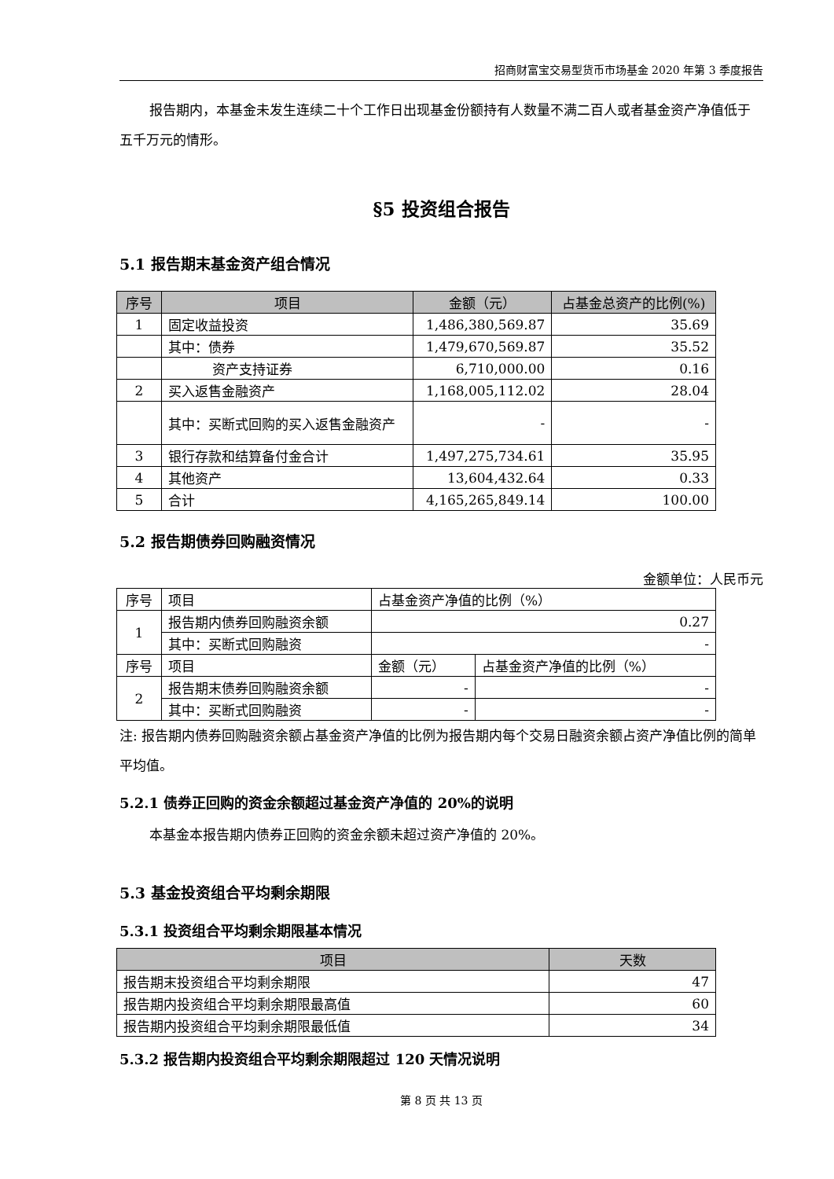招商财富宝交易型货币市场基金 2020 年第 3 季度报告
报告期内，本基金未发生连续二十个工作日出现基金份额持有人数量不满二百人或者基金资产净值低于五千万元的情形。
§5 投资组合报告
5.1 报告期末基金资产组合情况
| 序号 | 项目 | 金额（元） | 占基金总资产的比例(%) |
| --- | --- | --- | --- |
| 1 | 固定收益投资 | 1,486,380,569.87 | 35.69 |
| | 其中：债券 | 1,479,670,569.87 | 35.52 |
| | 资产支持证券 | 6,710,000.00 | 0.16 |
| 2 | 买入返售金融资产 | 1,168,005,112.02 | 28.04 |
| | 其中：买断式回购的买入返售金融资产 | - | - |
| 3 | 银行存款和结算备付金合计 | 1,497,275,734.61 | 35.95 |
| 4 | 其他资产 | 13,604,432.64 | 0.33 |
| 5 | 合计 | 4,165,265,849.14 | 100.00 |
5.2 报告期债券回购融资情况
金额单位：人民币元
| 序号 | 项目 | 占基金资产净值的比例（%） | |
| 1 | 报告期内债券回购融资余额 | 0.27 | |
| | 其中：买断式回购融资 | - | |
| 序号 | 项目 | 金额（元） | 占基金资产净值的比例（%） |
| 2 | 报告期末债券回购融资余额 | - | - |
| | 其中：买断式回购融资 | - | - |
注: 报告期内债券回购融资余额占基金资产净值的比例为报告期内每个交易日融资余额占资产净值比例的简单平均值。
5.2.1 债券正回购的资金余额超过基金资产净值的 20%的说明
本基金本报告期内债券正回购的资金余额未超过资产净值的 20%。
5.3 基金投资组合平均剩余期限
5.3.1 投资组合平均剩余期限基本情况
| 项目 | 天数 |
| --- | --- |
| 报告期末投资组合平均剩余期限 | 47 |
| 报告期内投资组合平均剩余期限最高值 | 60 |
| 报告期内投资组合平均剩余期限最低值 | 34 |
5.3.2 报告期内投资组合平均剩余期限超过 120 天情况说明
第 8 页 共 13 页